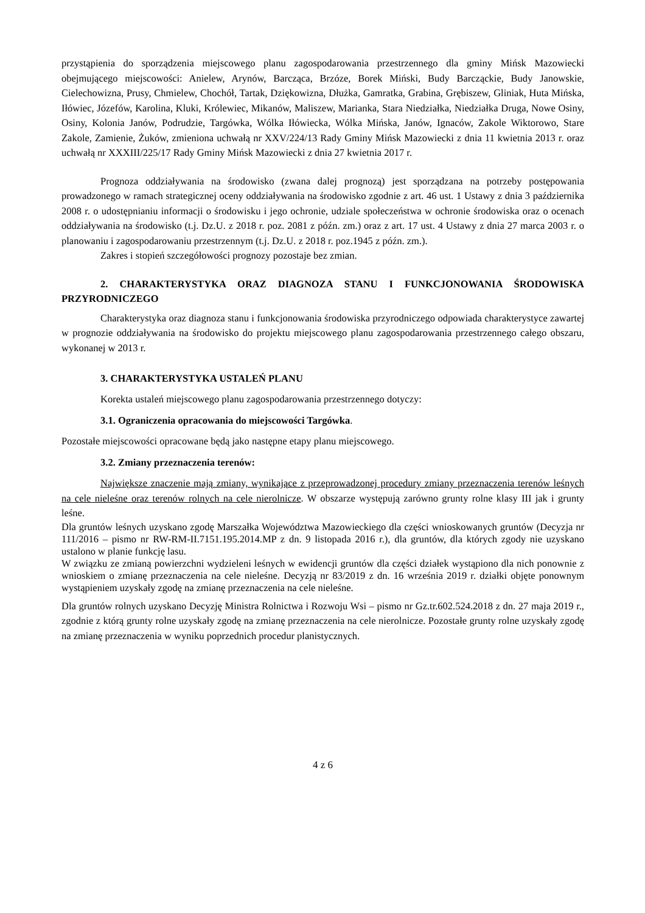przystąpienia do sporządzenia miejscowego planu zagospodarowania przestrzennego dla gminy Mińsk Mazowiecki obejmującego miejscowości: Anielew, Arynów, Barcząca, Brzóze, Borek Miński, Budy Barcząckie, Budy Janowskie, Cielechowizna, Prusy, Chmielew, Chochół, Tartak, Dziękowizna, Dłużka, Gamratka, Grabina, Grębiszew, Gliniak, Huta Mińska, Iłówiec, Józefów, Karolina, Kluki, Królewiec, Mikanów, Maliszew, Marianka, Stara Niedziałka, Niedziałka Druga, Nowe Osiny, Osiny, Kolonia Janów, Podrudzie, Targówka, Wólka Iłówiecka, Wólka Mińska, Janów, Ignaców, Zakole Wiktorowo, Stare Zakole, Zamienie, Żuków, zmieniona uchwałą nr XXV/224/13 Rady Gminy Mińsk Mazowiecki z dnia 11 kwietnia 2013 r. oraz uchwałą nr XXXIII/225/17 Rady Gminy Mińsk Mazowiecki z dnia 27 kwietnia 2017 r.
Prognoza oddziaływania na środowisko (zwana dalej prognozą) jest sporządzana na potrzeby postępowania prowadzonego w ramach strategicznej oceny oddziaływania na środowisko zgodnie z art. 46 ust. 1 Ustawy z dnia 3 października 2008 r. o udostępnianiu informacji o środowisku i jego ochronie, udziale społeczeństwa w ochronie środowiska oraz o ocenach oddziaływania na środowisko (t.j. Dz.U. z 2018 r. poz. 2081 z późn. zm.) oraz z art. 17 ust. 4 Ustawy z dnia 27 marca 2003 r. o planowaniu i zagospodarowaniu przestrzennym (t.j. Dz.U. z 2018 r. poz.1945 z późn. zm.).
Zakres i stopień szczegółowości prognozy pozostaje bez zmian.
2. CHARAKTERYSTYKA ORAZ DIAGNOZA STANU I FUNKCJONOWANIA ŚRODOWISKA PRZYRODNICZEGO
Charakterystyka oraz diagnoza stanu i funkcjonowania środowiska przyrodniczego odpowiada charakterystyce zawartej w prognozie oddziaływania na środowisko do projektu miejscowego planu zagospodarowania przestrzennego całego obszaru, wykonanej w 2013 r.
3. CHARAKTERYSTYKA USTALEŃ PLANU
Korekta ustaleń miejscowego planu zagospodarowania przestrzennego dotyczy:
3.1. Ograniczenia opracowania do miejscowości Targówka.
Pozostałe miejscowości opracowane będą jako następne etapy planu miejscowego.
3.2. Zmiany przeznaczenia terenów:
Największe znaczenie mają zmiany, wynikające z przeprowadzonej procedury zmiany przeznaczenia terenów leśnych na cele nieleśne oraz terenów rolnych na cele nierolnicze. W obszarze występują zarówno grunty rolne klasy III jak i grunty leśne.
Dla gruntów leśnych uzyskano zgodę Marszałka Województwa Mazowieckiego dla części wnioskowanych gruntów (Decyzja nr 111/2016 – pismo nr RW-RM-II.7151.195.2014.MP z dn. 9 listopada 2016 r.), dla gruntów, dla których zgody nie uzyskano ustalono w planie funkcję lasu.
W związku ze zmianą powierzchni wydzieleni leśnych w ewidencji gruntów dla części działek wystąpiono dla nich ponownie z wnioskiem o zmianę przeznaczenia na cele nieleśne. Decyzją nr 83/2019 z dn. 16 września 2019 r. działki objęte ponownym wystąpieniem uzyskały zgodę na zmianę przeznaczenia na cele nieleśne.
Dla gruntów rolnych uzyskano Decyzję Ministra Rolnictwa i Rozwoju Wsi – pismo nr Gz.tr.602.524.2018 z dn. 27 maja 2019 r., zgodnie z którą grunty rolne uzyskały zgodę na zmianę przeznaczenia na cele nierolnicze. Pozostałe grunty rolne uzyskały zgodę na zmianę przeznaczenia w wyniku poprzednich procedur planistycznych.
4 z 6